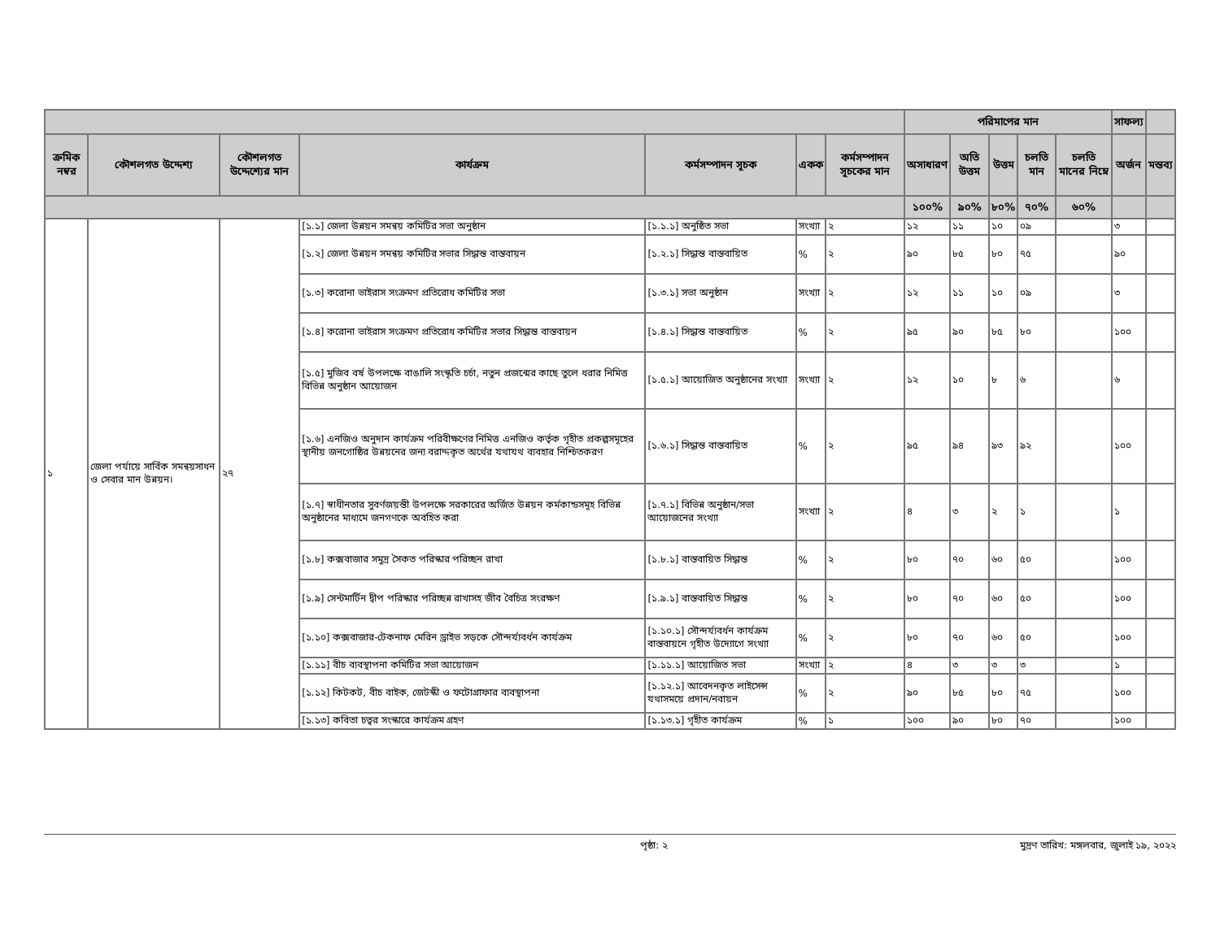| | | | | | | | পরিমাপের মান | | | | | সাফল্য | |
| --- | --- | --- | --- | --- | --- | --- | --- | --- | --- | --- | --- | --- | --- |
| ক্রমিক নম্বর | কৌশলগত উদ্দেশ্য | কৌশলগত উদ্দেশ্যের মান | কার্যক্রম | কর্মসম্পাদন সূচক | একক | কর্মসম্পাদন সূচকের মান | অসাধারণ | অতি উত্তম | উত্তম | চলতি মান | চলতি মানের নিম্নে | অর্জন | মন্তব্য |
| | | | | | | | ১০০% | ৯০% | ৮০% | ৭০% | ৬০% | | |
| ১ | জেলা পর্যায়ে সার্বিক সমন্বয়সাধন ও সেবার মান উন্নয়ন। | ২৭ | [১.১] জেলা উন্নয়ন সমন্বয় কমিটির সভা অনুষ্ঠান | [১.১.১] অনুষ্ঠিত সভা | সংখ্যা | ২ | ১২ | ১১ | ১০ | ০৯ | | ৩ | |
| | | | [১.২] জেলা উন্নয়ন সমন্বয় কমিটির সভার সিদ্ধান্ত বাস্তবায়ন | [১.২.১] সিদ্ধান্ত বাস্তবায়িত | % | ২ | ৯০ | ৮৫ | ৮০ | ৭৫ | | ৯০ | |
| | | | [১.৩] করোনা ভাইরাস সংক্রমণ প্রতিরোধ কমিটির সভা | [১.৩.১] সভা অনুষ্ঠান | সংখ্যা | ২ | ১২ | ১১ | ১০ | ০৯ | | ৩ | |
| | | | [১.৪] করোনা ভাইরাস সংক্রমণ প্রতিরোধ কমিটির সভার সিদ্ধান্ত বাস্তবায়ন | [১.৪.১] সিদ্ধান্ত বাস্তবায়িত | % | ২ | ৯৫ | ৯০ | ৮৫ | ৮০ | | ১০০ | |
| | | | [১.৫] মুজিব বর্ষ উপলক্ষে বাঙালি সংস্কৃতি চর্চা, নতুন প্রজন্মের কাছে তুলে ধরার নিমিত্ত বিভিন্ন অনুষ্ঠান আয়োজন | [১.৫.১] আয়োজিত অনুষ্ঠানের সংখ্যা | সংখ্যা | ২ | ১২ | ১০ | ৮ | ৬ | | ৬ | |
| | | | [১.৬] এনজিও অনুদান কার্যক্রম পরিবীক্ষণের নিমিত্ত এনজিও কর্তৃক গৃহীত প্রকল্পসমূহের স্থানীয় জনগোষ্ঠির উন্নয়নের জন্য বরাদ্দকৃত অর্থের যথাযথ ব্যবহার নিশ্চিতকরণ | [১.৬.১] সিদ্ধান্ত বাস্তবায়িত | % | ২ | ৯৫ | ৯৪ | ৯৩ | ৯২ | | ১০০ | |
| | | | [১.৭] স্বাধীনতার সুবর্ণজয়ন্তী উপলক্ষে সরকারের অর্জিত উন্নয়ন কর্মকান্ডসমূহ বিভিন্ন অনুষ্ঠানের মাধ্যমে জনগণকে অবহিত করা | [১.৭.১] বিভিন্ন অনুষ্ঠান/সভা আয়োজনের সংখ্যা | সংখ্যা | ২ | ৪ | ৩ | ২ | ১ | | ১ | |
| | | | [১.৮] কক্সবাজার সমুদ্র সৈকত পরিস্কার পরিচ্ছন রাখা | [১.৮.১] বাস্তবায়িত সিদ্ধান্ত | % | ২ | ৮০ | ৭০ | ৬০ | ৫০ | | ১০০ | |
| | | | [১.৯] সেন্টমার্টিন দ্বীপ পরিস্কার পরিচ্ছন্ন রাখাসহ জীব বৈচিত্র সংরক্ষণ | [১.৯.১] বাস্তবায়িত সিদ্ধান্ত | % | ২ | ৮০ | ৭০ | ৬০ | ৫০ | | ১০০ | |
| | | | [১.১০] কক্সবাজার-টেকনাফ মেরিন ড্রাইভ সড়কে সৌন্দর্য্যবর্ধন কার্যক্রম | [১.১০.১] সৌন্দর্য্যবর্ধন কার্যক্রম বাস্তবায়নে গৃহীত উদ্যোগে সংখ্যা | % | ২ | ৮০ | ৭০ | ৬০ | ৫০ | | ১০০ | |
| | | | [১.১১] বীচ ব্যবস্থাপনা কমিটির সভা আয়োজন | [১.১১.১] আয়োজিত সভা | সংখ্যা | ২ | ৪ | ৩ | ৩ | ৩ | | ১ | |
| | | | [১.১২] কিটকট, বীচ বাইক, জেটস্কী ও ফটোগ্রাফার ব্যবস্থাপনা | [১.১২.১] আবেদনকৃত লাইসেন্স যথাসময়ে প্রদান/নবায়ন | % | ২ | ৯০ | ৮৫ | ৮০ | ৭৫ | | ১০০ | |
| | | | [১.১৩] কবিতা চত্বর সংস্কারে কার্যক্রম গ্রহণ | [১.১৩.১] গৃহীত কার্যক্রম | % | ১ | ১০০ | ৯০ | ৮০ | ৭০ | | ১০০ | |
পৃষ্ঠা: ২ মুদ্রণ তারিখ: মঙ্গলবার, জুলাই ১৯, ২০২২